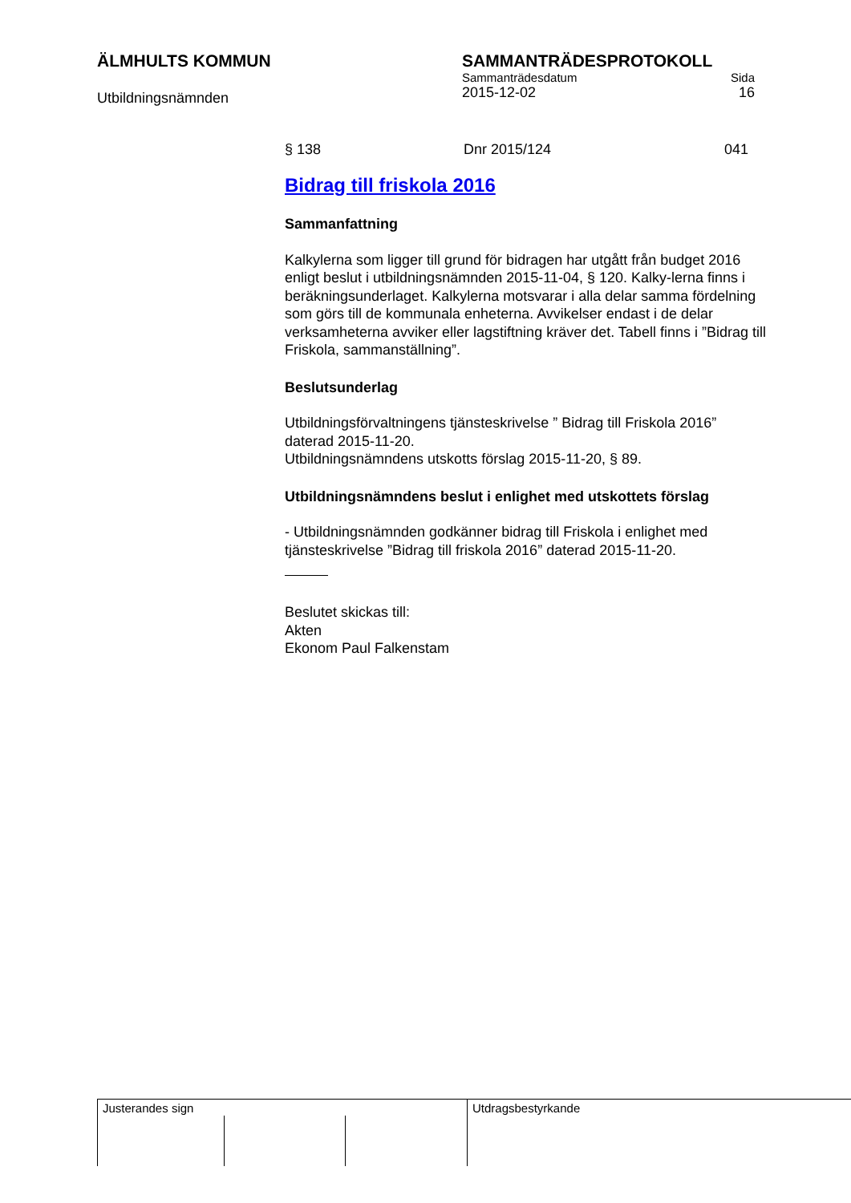ÄLMHULTS KOMMUN
Utbildningsnämnden
SAMMANTRÄDESPROTOKOLL
Sammanträdesdatum Sida
2015-12-02 16
§ 138 Dnr 2015/124 041
Bidrag till friskola 2016
Sammanfattning
Kalkylerna som ligger till grund för bidragen har utgått från budget 2016 enligt beslut i utbildningsnämnden 2015-11-04, § 120. Kalky-lerna finns i beräkningsunderlaget. Kalkylerna motsvarar i alla delar samma fördelning som görs till de kommunala enheterna. Avvikelser endast i de delar verksamheterna avviker eller lagstiftning kräver det. Tabell finns i ”Bidrag till Friskola, sammanställning”.
Beslutsunderlag
Utbildningsförvaltningens tjänsteskrivelse ” Bidrag till Friskola 2016” daterad 2015-11-20.
Utbildningsnämndens utskotts förslag 2015-11-20, § 89.
Utbildningsnämndens beslut i enlighet med utskottets förslag
- Utbildningsnämnden godkänner bidrag till Friskola i enlighet med tjänsteskrivelse ”Bidrag till friskola 2016” daterad 2015-11-20.
Beslutet skickas till:
Akten
Ekonom Paul Falkenstam
Justerandes sign Utdragsbestyrkande